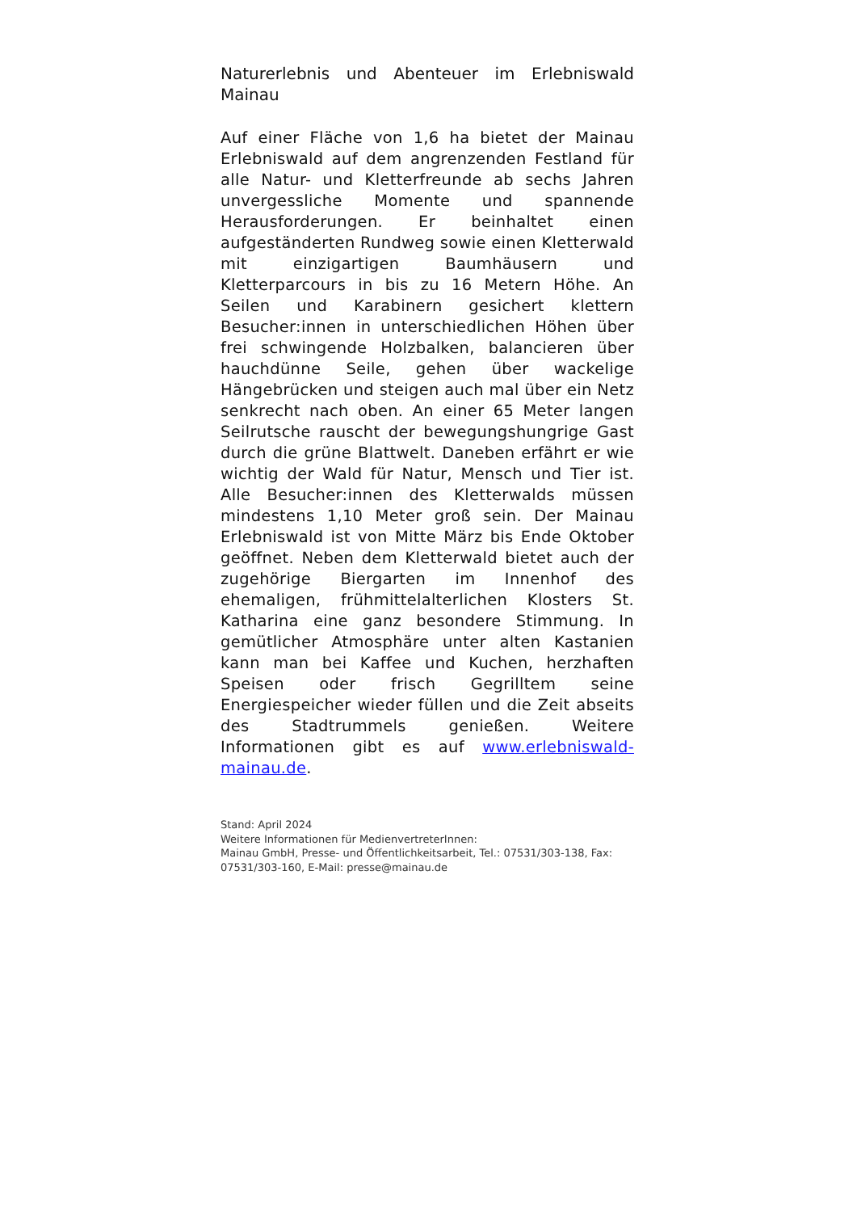Naturerlebnis und Abenteuer im Erlebniswald Mainau
Auf einer Fläche von 1,6 ha bietet der Mainau Erlebniswald auf dem angrenzenden Festland für alle Natur- und Kletterfreunde ab sechs Jahren unvergessliche Momente und spannende Herausforderungen. Er beinhaltet einen aufgeständerten Rundweg sowie einen Kletterwald mit einzigartigen Baumhäusern und Kletterparcours in bis zu 16 Metern Höhe. An Seilen und Karabinern gesichert klettern Besucher:innen in unterschiedlichen Höhen über frei schwingende Holzbalken, balancieren über hauchdünne Seile, gehen über wackelige Hängebrücken und steigen auch mal über ein Netz senkrecht nach oben. An einer 65 Meter langen Seilrutsche rauscht der bewegungshungrige Gast durch die grüne Blattwelt. Daneben erfährt er wie wichtig der Wald für Natur, Mensch und Tier ist. Alle Besucher:innen des Kletterwalds müssen mindestens 1,10 Meter groß sein. Der Mainau Erlebniswald ist von Mitte März bis Ende Oktober geöffnet. Neben dem Kletterwald bietet auch der zugehörige Biergarten im Innenhof des ehemaligen, frühmittelalterlichen Klosters St. Katharina eine ganz besondere Stimmung. In gemütlicher Atmosphäre unter alten Kastanien kann man bei Kaffee und Kuchen, herzhaften Speisen oder frisch Gegrilltem seine Energiespeicher wieder füllen und die Zeit abseits des Stadtrummels genießen. Weitere Informationen gibt es auf www.erlebniswald-mainau.de.
Stand: April 2024
Weitere Informationen für MedienvertreterInnen:
Mainau GmbH, Presse- und Öffentlichkeitsarbeit, Tel.: 07531/303-138, Fax: 07531/303-160, E-Mail: presse@mainau.de